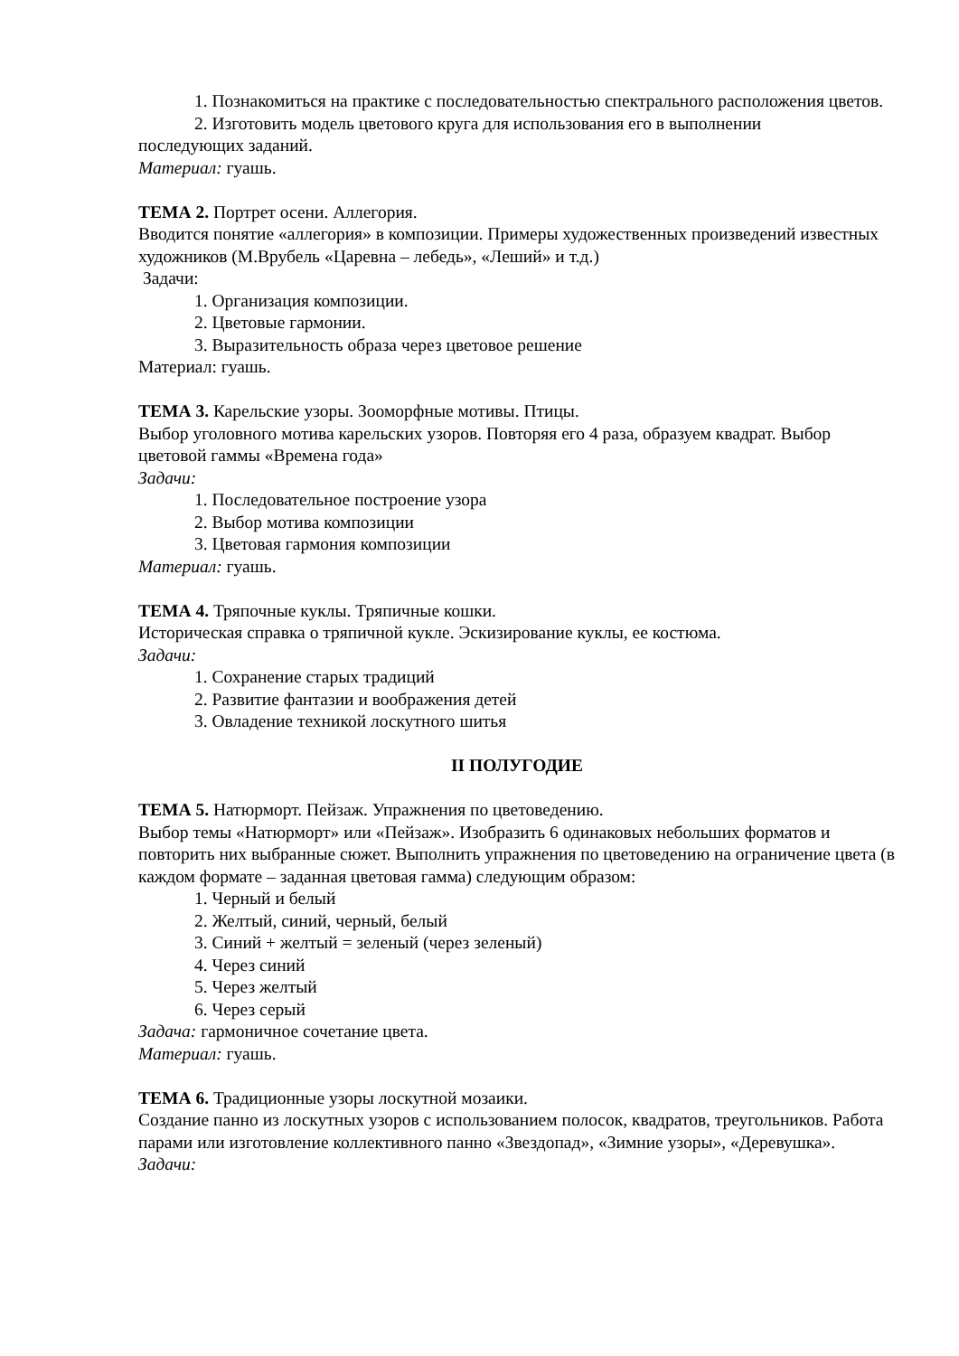1. Познакомиться на практике с последовательностью спектрального расположения цветов.
2. Изготовить модель цветового круга для использования его в выполнении
последующих заданий.
Материал: гуашь.
ТЕМА 2. Портрет осени. Аллегория.
Вводится понятие «аллегория» в композиции. Примеры художественных произведений известных художников (М.Врубель «Царевна – лебедь», «Леший» и т.д.)
Задачи:
1. Организация композиции.
2. Цветовые гармонии.
3. Выразительность образа через цветовое решение
Материал: гуашь.
ТЕМА 3. Карельские узоры. Зооморфные мотивы. Птицы.
Выбор уголовного мотива карельских узоров. Повторяя его 4 раза, образуем квадрат. Выбор цветовой гаммы «Времена года»
Задачи:
1. Последовательное построение узора
2. Выбор мотива композиции
3. Цветовая гармония композиции
Материал: гуашь.
ТЕМА 4. Тряпочные куклы. Тряпичные кошки.
Историческая справка о тряпичной кукле. Эскизирование куклы, ее костюма.
Задачи:
1. Сохранение старых традиций
2. Развитие фантазии и воображения детей
3. Овладение техникой лоскутного шитья
II ПОЛУГОДИЕ
ТЕМА 5. Натюрморт. Пейзаж. Упражнения по цветоведению.
Выбор темы «Натюрморт» или «Пейзаж». Изобразить 6 одинаковых небольших форматов и повторить них выбранные сюжет. Выполнить упражнения по цветоведению на ограничение цвета (в каждом формате – заданная цветовая гамма) следующим образом:
1. Черный и белый
2. Желтый, синий, черный, белый
3. Синий + желтый = зеленый (через зеленый)
4. Через синий
5. Через желтый
6. Через серый
Задача: гармоничное сочетание цвета.
Материал: гуашь.
ТЕМА 6. Традиционные узоры лоскутной мозаики.
Создание панно из лоскутных узоров с использованием полосок, квадратов, треугольников. Работа парами или изготовление коллективного панно «Звездопад», «Зимние узоры», «Деревушка».
Задачи: